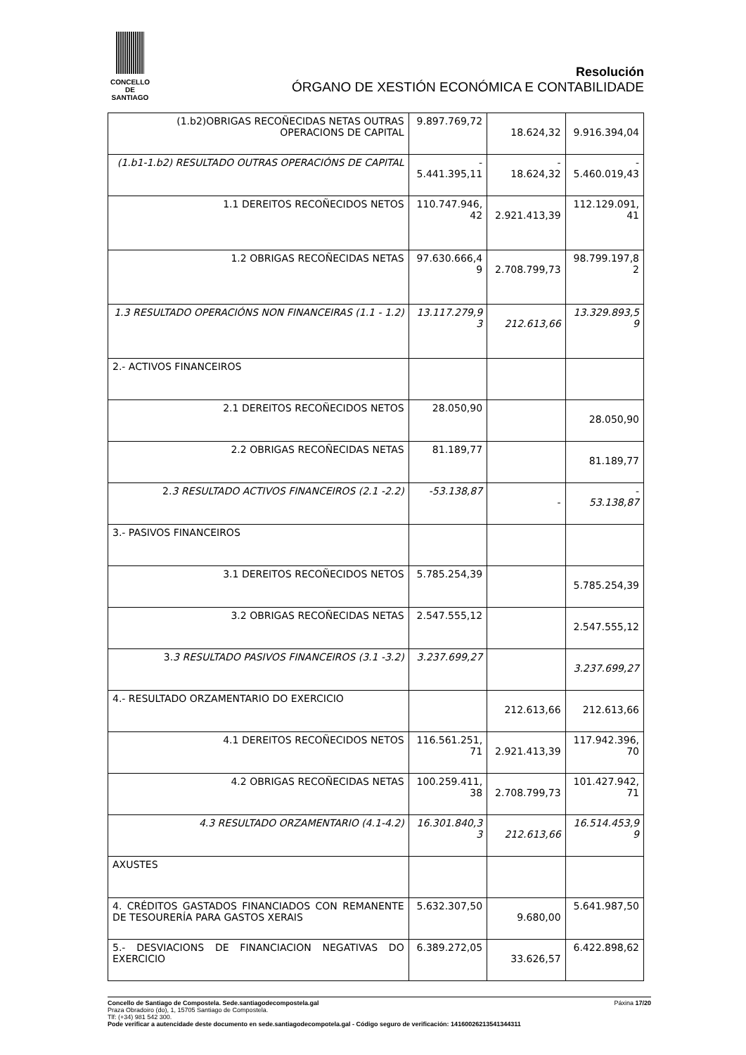CONCELLO DE
SANTIAGO
Resolución
ÓRGANO DE XESTIÓN ECONÓMICA E CONTABILIDADE
| (1.b2)OBRIGAS RECOÑECIDAS NETAS OUTRAS OPERACIONS DE CAPITAL | 9.897.769,72 | 18.624,32 | 9.916.394,04 |
| (1.b1-1.b2) RESULTADO OUTRAS OPERACIÓNS DE CAPITAL | - 5.441.395,11 | - 18.624,32 | - 5.460.019,43 |
| 1.1 DEREITOS RECOÑECIDOS NETOS | 110.747.946, 42 | 2.921.413,39 | 112.129.091, 41 |
| 1.2 OBRIGAS RECOÑECIDAS NETAS | 97.630.666,4 9 | 2.708.799,73 | 98.799.197,8 2 |
| 1.3 RESULTADO OPERACIÓNS NON FINANCEIRAS (1.1 - 1.2) | 13.117.279,9 3 | 212.613,66 | 13.329.893,5 9 |
| 2.- ACTIVOS FINANCEIROS | | | |
| 2.1 DEREITOS RECOÑECIDOS NETOS | 28.050,90 | | 28.050,90 |
| 2.2 OBRIGAS RECOÑECIDAS NETAS | 81.189,77 | | 81.189,77 |
| 2. 3 RESULTADO ACTIVOS FINANCEIROS (2.1 -2.2) | -53.138,87 | - | - 53.138,87 |
| 3.- PASIVOS FINANCEIROS | | | |
| 3.1 DEREITOS RECOÑECIDOS NETOS | 5.785.254,39 | | 5.785.254,39 |
| 3.2 OBRIGAS RECOÑECIDAS NETAS | 2.547.555,12 | | 2.547.555,12 |
| 3. 3 RESULTADO PASIVOS FINANCEIROS (3.1 -3.2) | 3.237.699,27 | | 3.237.699,27 |
| 4.- RESULTADO ORZAMENTARIO DO EXERCICIO | | 212.613,66 | 212.613,66 |
| 4.1 DEREITOS RECOÑECIDOS NETOS | 116.561.251, 71 | 2.921.413,39 | 117.942.396, 70 |
| 4.2 OBRIGAS RECOÑECIDAS NETAS | 100.259.411, 38 | 2.708.799,73 | 101.427.942, 71 |
| 4.3 RESULTADO ORZAMENTARIO (4.1-4.2) | 16.301.840,3 3 | 212.613,66 | 16.514.453,9 9 |
| AXUSTES | | | |
| 4. CRÉDITOS GASTADOS FINANCIADOS CON REMANENTE DE TESOURERÍA PARA GASTOS XERAIS | 5.632.307,50 | 9.680,00 | 5.641.987,50 |
| 5.- DESVIACIONS DE FINANCIACION NEGATIVAS DO EXERCICIO | 6.389.272,05 | 33.626,57 | 6.422.898,62 |
Concello de Santiago de Compostela. Sede.santiagodecompostela.gal Páxina 17/20
Praza Obradoiro (do), 1, 15705 Santiago de Compostela.
Tlf: (+34) 981 542 300.
Pode verificar a autencidade deste documento en sede.santiagodecompotela.gal - Código seguro de verificación: 14160026213541344311